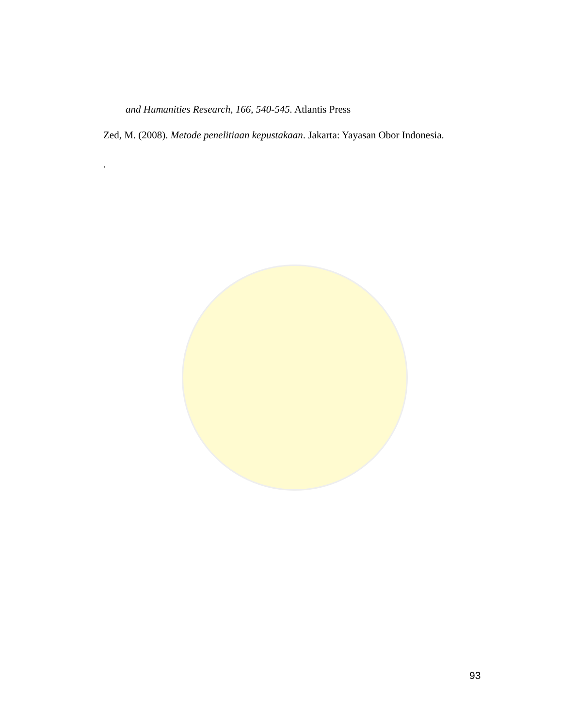and Humanities Research, 166, 540-545. Atlantis Press
Zed, M. (2008). Metode penelitiaan kepustakaan. Jakarta: Yayasan Obor Indonesia.
.
93